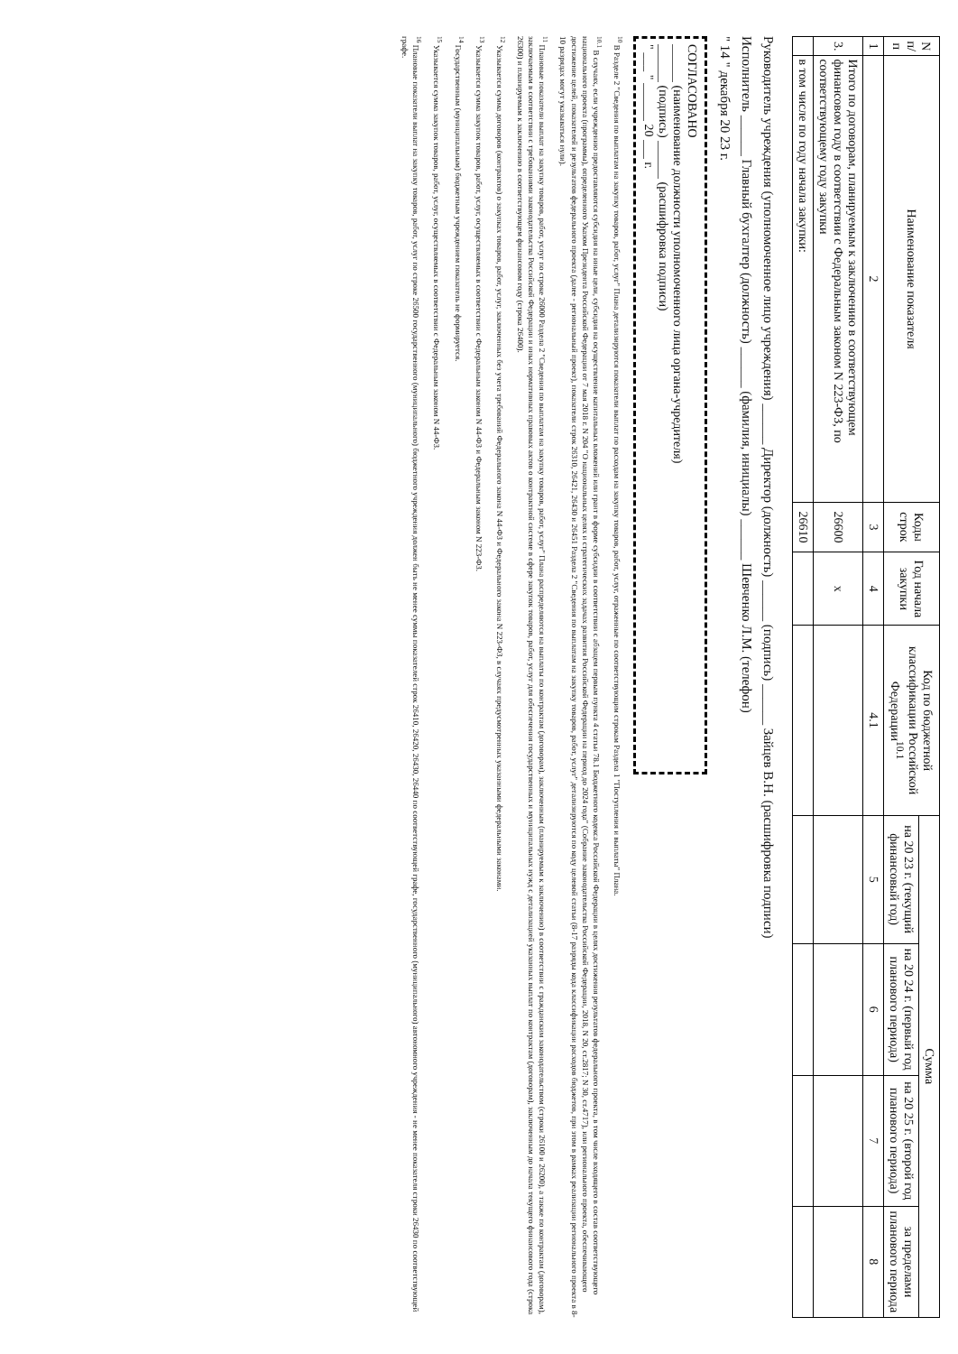| N п/п | Наименование показателя | Коды строк | Год начала закупки | Код по бюджетной классификации Российской Федерации<sup>10.1</sup> | Сумма | | | |
| --- | --- | --- | --- | --- | --- | --- | --- | --- |
| | | | | | на 20 23 г. (текущий финансовый год) | на 20 24 г. (первый год планового периода) | на 20 25 г. (второй год планового периода) | за пределами планового периода |
| 1 | 2 | 3 | 4 | 4.1 | 5 | 6 | 7 | 8 |
| 3. | Итого по договорам, планируемым к заключению в соответствующем финансовом году в соответствии с Федеральным законом N 223-ФЗ, по соответствующему году закупки | 26600 | x | | | | | |
| | в том числе по году начала закупки: | 26610 | | | | | | |
Руководитель учреждения (уполномоченное лицо учреждения) ______ Директор (должность) ______ (подпись) ______ Зайцев В.Н. (расшифровка подписи)
Исполнитель ______ Главный бухгалтер (должность) ______ (фамилия, инициалы) ______ Шевченко Л.М. (телефон)
" 14 " декабря 20 23 г.
СОГЛАСОВАНО
______ (наименование должности уполномоченного лица органа-учредителя)
______ (подпись) ______ (расшифровка подписи)
" ___ " ______ 20 ___ г.
<sup>10</sup> В Разделе 2 "Сведения по выплатам на закупку товаров, работ, услуг" Плана детализируются показатели выплат по расходам на закупку товаров, работ, услуг, отраженные по соответствующим строкам Раздела 1 "Поступления и выплаты" Плана.
<sup>10.1</sup> В случаях, если учреждению предоставляются субсидия на иные цели, субсидия на осуществление капитальных вложений или грант в форме субсидии в соответствии с абзацем первым пункта 4 статьи 78.1 Бюджетного кодекса Российской Федерации в целях достижения результатов федерального проекта, в том числе входящего в состав соответствующего национального проекта (программы), определенного Указом Президента Российской Федерации от 7 мая 2018 г. N 204 "О национальных целях и стратегических задачах развития Российской Федерации на период до 2024 года" (Собрание законодательства Российской Федерации, 2018, N 20, ст.2817; N 30, ст.4717), или регионального проекта, обеспечивающего достижение целей, показателей и результатов федерального проекта (далее - региональный проект), показатели строк 26310, 26421, 26430 и 26451 Раздела 2 "Сведения по выплатам на закупку товаров, работ, услуг" детализируются по коду целевой статьи (8-17 разряды кода классификации расходов бюджетов, при этом в рамках реализации регионального проекта в 8-10 разрядах могут указываться нули).
<sup>11</sup> Плановые показатели выплат на закупку товаров, работ, услуг по строке 26000 Раздела 2 "Сведения по выплатам на закупку товаров, работ, услуг" Плана распределяются на выплаты по контрактам (договорам), заключенным (планируемым к заключению) в соответствии с гражданским законодательством (строки 26100 и 26200), а также по контрактам (договорам), заключаемым в соответствии с требованиями законодательства Российской Федерации и иных нормативных правовых актов о контрактной системе в сфере закупок товаров, работ, услуг для обеспечения государственных и муниципальных нужд с детализацией указанных выплат по контрактам (договорам), заключенным до начала текущего финансового года (строка 26300) и планируемым к заключению в соответствующем финансовом году (строка 26400).
<sup>12</sup> Указывается сумма договоров (контрактов) о закупках товаров, работ, услуг, заключенных без учета требований Федерального закона N 44-ФЗ и Федерального закона N 223-ФЗ, в случаях предусмотренных указанными федеральными законами.
<sup>13</sup> Указывается сумма закупок товаров, работ, услуг, осуществляемых в соответствии с Федеральным законом N 44-ФЗ и Федеральным законом N 223-ФЗ.
<sup>14</sup> Государственным (муниципальным) бюджетным учреждением показатель не формируется.
<sup>15</sup> Указывается сумма закупок товаров, работ, услуг, осуществляемых в соответствии с Федеральным законом N 44-ФЗ.
<sup>16</sup> Плановые показатели выплат на закупку товаров, работ, услуг по строке 26500 государственного (муниципального) бюджетного учреждения должен быть не менее суммы показателей строк 26410, 26420, 26430, 26440 по соответствующей графе, государственного (муниципального) автономного учреждения - не менее показателя строки 26430 по соответствующей графе.